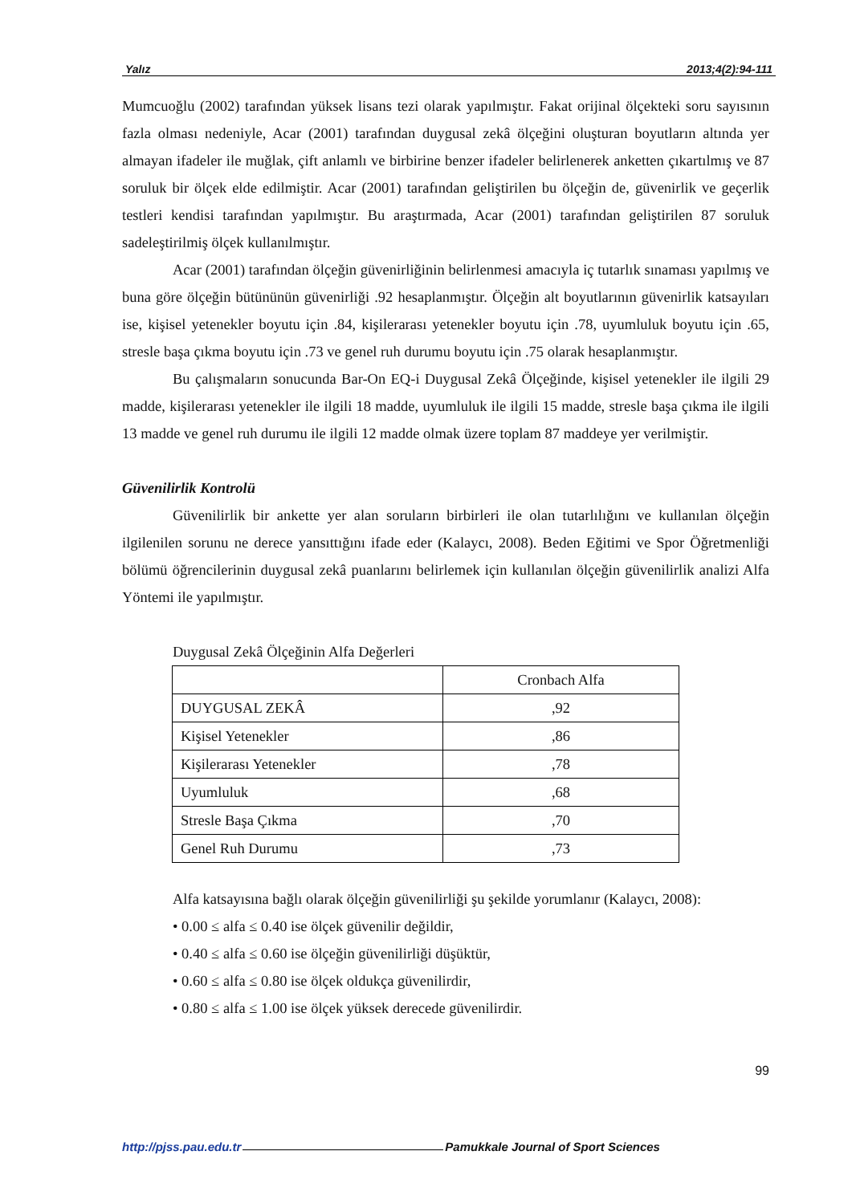Yalız 2013;4(2):94-111
Mumcuoğlu (2002) tarafından yüksek lisans tezi olarak yapılmıştır. Fakat orijinal ölçekteki soru sayısının fazla olması nedeniyle, Acar (2001) tarafından duygusal zekâ ölçeğini oluşturan boyutların altında yer almayan ifadeler ile muğlak, çift anlamlı ve birbirine benzer ifadeler belirlenerek anketten çıkartılmış ve 87 soruluk bir ölçek elde edilmiştir. Acar (2001) tarafından geliştirilen bu ölçeğin de, güvenirlik ve geçerlik testleri kendisi tarafından yapılmıştır. Bu araştırmada, Acar (2001) tarafından geliştirilen 87 soruluk sadeleştirilmiş ölçek kullanılmıştır.
Acar (2001) tarafından ölçeğin güvenirliğinin belirlenmesi amacıyla iç tutarlık sınaması yapılmış ve buna göre ölçeğin bütününün güvenirliği .92 hesaplanmıştır. Ölçeğin alt boyutlarının güvenirlik katsayıları ise, kişisel yetenekler boyutu için .84, kişilerarası yetenekler boyutu için .78, uyumluluk boyutu için .65, stresle başa çıkma boyutu için .73 ve genel ruh durumu boyutu için .75 olarak hesaplanmıştır.
Bu çalışmaların sonucunda Bar-On EQ-i Duygusal Zekâ Ölçeğinde, kişisel yetenekler ile ilgili 29 madde, kişilerarası yetenekler ile ilgili 18 madde, uyumluluk ile ilgili 15 madde, stresle başa çıkma ile ilgili 13 madde ve genel ruh durumu ile ilgili 12 madde olmak üzere toplam 87 maddeye yer verilmiştir.
Güvenilirlik Kontrolü
Güvenilirlik bir ankette yer alan soruların birbirleri ile olan tutarlılığını ve kullanılan ölçeğin ilgilenilen sorunu ne derece yansıttığını ifade eder (Kalaycı, 2008). Beden Eğitimi ve Spor Öğretmenliği bölümü öğrencilerinin duygusal zekâ puanlarını belirlemek için kullanılan ölçeğin güvenilirlik analizi Alfa Yöntemi ile yapılmıştır.
Duygusal Zekâ Ölçeğinin Alfa Değerleri
| | Cronbach Alfa |
| DUYGUSAL ZEKÂ | ,92 |
| Kişisel Yetenekler | ,86 |
| Kişilerarası Yetenekler | ,78 |
| Uyumluluk | ,68 |
| Stresle Başa Çıkma | ,70 |
| Genel Ruh Durumu | ,73 |
Alfa katsayısına bağlı olarak ölçeğin güvenilirliği şu şekilde yorumlanır (Kalaycı, 2008):
• 0.00 ≤ alfa ≤ 0.40 ise ölçek güvenilir değildir,
• 0.40 ≤ alfa ≤ 0.60 ise ölçeğin güvenilirliği düşüktür,
• 0.60 ≤ alfa ≤ 0.80 ise ölçek oldukça güvenilirdir,
• 0.80 ≤ alfa ≤ 1.00 ise ölçek yüksek derecede güvenilirdir.
99
http://pjss.pau.edu.tr Pamukkale Journal of Sport Sciences